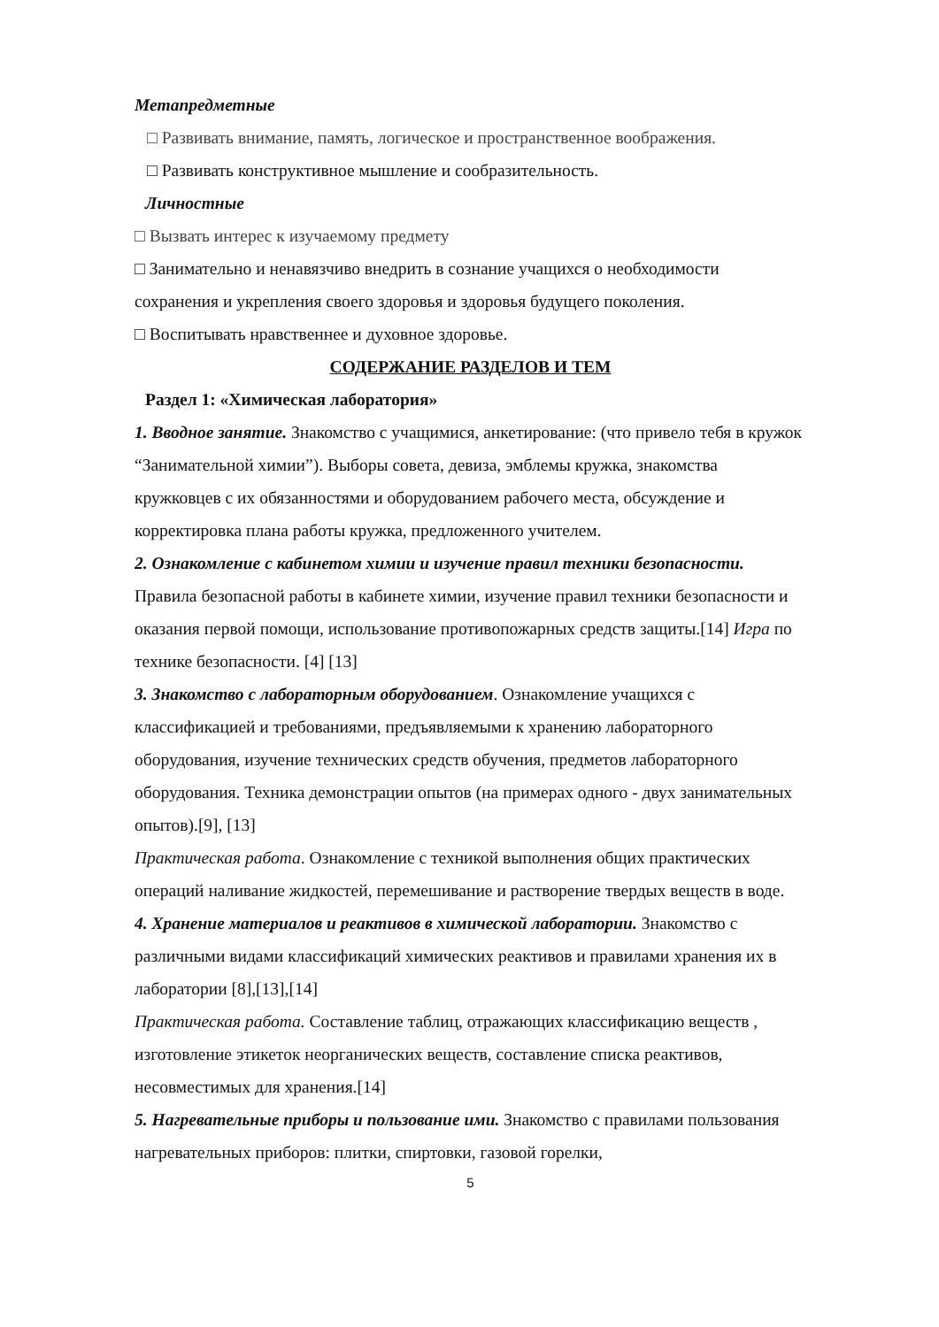Метапредметные
□ Развивать внимание, память, логическое и пространственное воображения.
□ Развивать конструктивное мышление и сообразительность.
Личностные
□ Вызвать интерес к изучаемому предмету
□ Занимательно и ненавязчиво внедрить в сознание учащихся о необходимости сохранения и укрепления своего здоровья и здоровья будущего поколения.
□ Воспитывать нравственнее и духовное здоровье.
СОДЕРЖАНИЕ РАЗДЕЛОВ И ТЕМ
Раздел 1: «Химическая лаборатория»
1. Вводное занятие. Знакомство с учащимися, анкетирование: (что привело тебя в кружок “Занимательной химии”). Выборы совета, девиза, эмблемы кружка, знакомства кружковцев с их обязанностями и оборудованием рабочего места, обсуждение и корректировка плана работы кружка, предложенного учителем.
2. Ознакомление с кабинетом химии и изучение правил техники безопасности. Правила безопасной работы в кабинете химии, изучение правил техники безопасности и оказания первой помощи, использование противопожарных средств защиты.[14] Игра по технике безопасности. [4] [13]
3. Знакомство с лабораторным оборудованием. Ознакомление учащихся с классификацией и требованиями, предъявляемыми к хранению лабораторного оборудования, изучение технических средств обучения, предметов лабораторного оборудования. Техника демонстрации опытов (на примерах одного - двух занимательных опытов).[9], [13]
Практическая работа. Ознакомление с техникой выполнения общих практических операций наливание жидкостей, перемешивание и растворение твердых веществ в воде.
4. Хранение материалов и реактивов в химической лаборатории. Знакомство с различными видами классификаций химических реактивов и правилами хранения их в лаборатории [8],[13],[14]
Практическая работа. Составление таблиц, отражающих классификацию веществ , изготовление этикеток неорганических веществ, составление списка реактивов, несовместимых для хранения.[14]
5. Нагревательные приборы и пользование ими. Знакомство с правилами пользования нагревательных приборов: плитки, спиртовки, газовой горелки,
5